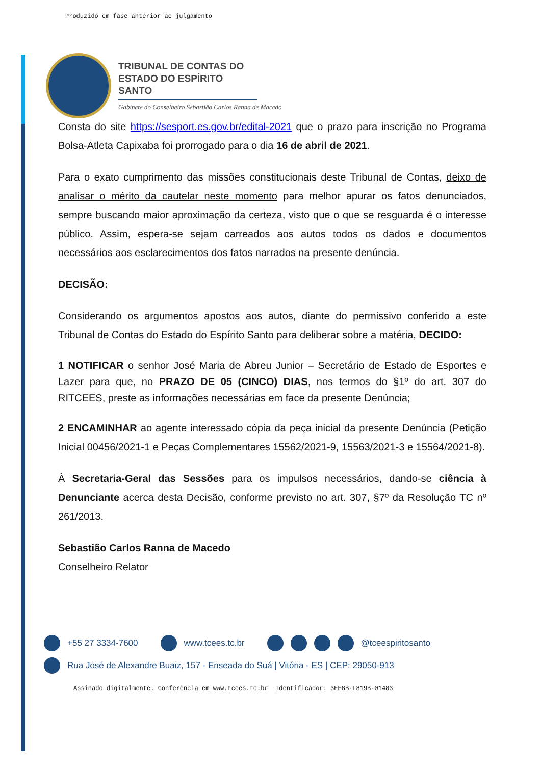Produzido em fase anterior ao julgamento
TRIBUNAL DE CONTAS DO
ESTADO DO ESPÍRITO SANTO
Gabinete do Conselheiro Sebastião Carlos Ranna de Macedo
Consta do site https://sesport.es.gov.br/edital-2021 que o prazo para inscrição no Programa Bolsa-Atleta Capixaba foi prorrogado para o dia 16 de abril de 2021.
Para o exato cumprimento das missões constitucionais deste Tribunal de Contas, deixo de analisar o mérito da cautelar neste momento para melhor apurar os fatos denunciados, sempre buscando maior aproximação da certeza, visto que o que se resguarda é o interesse público. Assim, espera-se sejam carreados aos autos todos os dados e documentos necessários aos esclarecimentos dos fatos narrados na presente denúncia.
DECISÃO:
Considerando os argumentos apostos aos autos, diante do permissivo conferido a este Tribunal de Contas do Estado do Espírito Santo para deliberar sobre a matéria, DECIDO:
1 NOTIFICAR o senhor José Maria de Abreu Junior – Secretário de Estado de Esportes e Lazer para que, no PRAZO DE 05 (CINCO) DIAS, nos termos do §1º do art. 307 do RITCEES, preste as informações necessárias em face da presente Denúncia;
2 ENCAMINHAR ao agente interessado cópia da peça inicial da presente Denúncia (Petição Inicial 00456/2021-1 e Peças Complementares 15562/2021-9, 15563/2021-3 e 15564/2021-8).
À Secretaria-Geral das Sessões para os impulsos necessários, dando-se ciência à Denunciante acerca desta Decisão, conforme previsto no art. 307, §7º da Resolução TC nº 261/2013.
Sebastião Carlos Ranna de Macedo
Conselheiro Relator
+55 27 3334-7600 www.tcees.tc.br @tceespiritosanto
Rua José de Alexandre Buaiz, 157 - Enseada do Suá | Vitória - ES | CEP: 29050-913
Assinado digitalmente. Conferência em www.tcees.tc.br Identificador: 3EE8B-F819B-01483